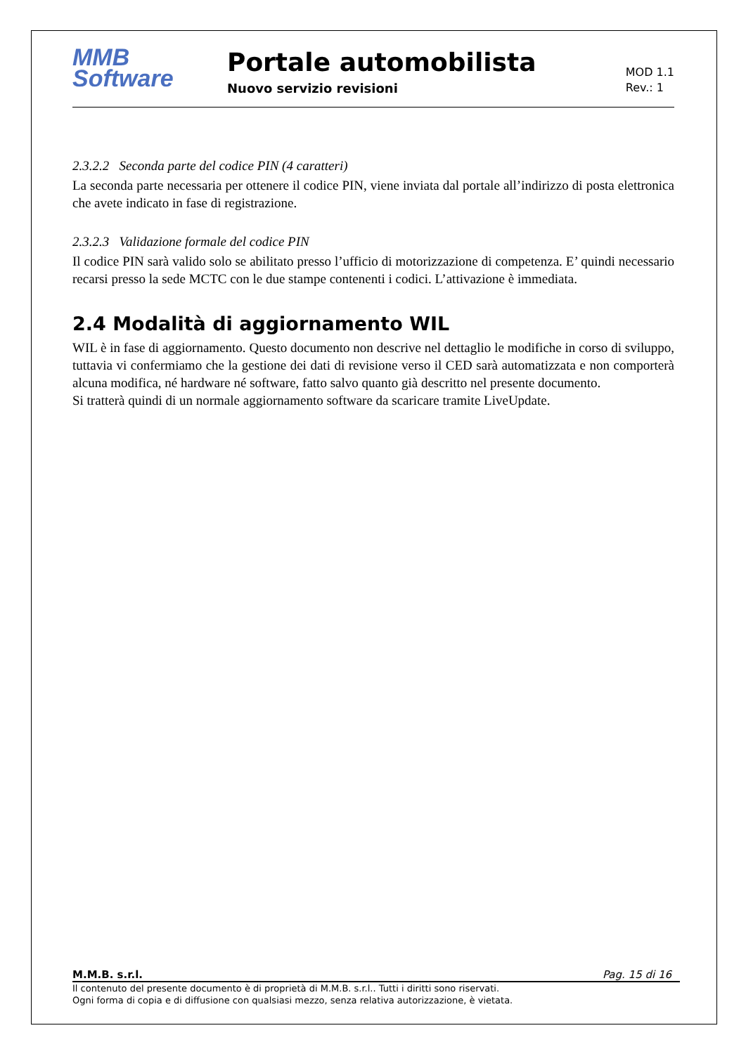MMB
Software
Portale automobilista
Nuovo servizio revisioni
MOD 1.1
Rev.: 1
2.3.2.2 Seconda parte del codice PIN (4 caratteri)
La seconda parte necessaria per ottenere il codice PIN, viene inviata dal portale all’indirizzo di posta elettronica che avete indicato in fase di registrazione.
2.3.2.3 Validazione formale del codice PIN
Il codice PIN sarà valido solo se abilitato presso l’ufficio di motorizzazione di competenza. E’ quindi necessario recarsi presso la sede MCTC con le due stampe contenenti i codici. L’attivazione è immediata.
2.4 Modalità di aggiornamento WIL
WIL è in fase di aggiornamento. Questo documento non descrive nel dettaglio le modifiche in corso di sviluppo, tuttavia vi confermiamo che la gestione dei dati di revisione verso il CED sarà automatizzata e non comporterà alcuna modifica, né hardware né software, fatto salvo quanto già descritto nel presente documento.
Si tratterà quindi di un normale aggiornamento software da scaricare tramite LiveUpdate.
M.M.B. s.r.l. Pag. 15 di 16
Il contenuto del presente documento è di proprietà di M.M.B. s.r.l.. Tutti i diritti sono riservati.
Ogni forma di copia e di diffusione con qualsiasi mezzo, senza relativa autorizzazione, è vietata.